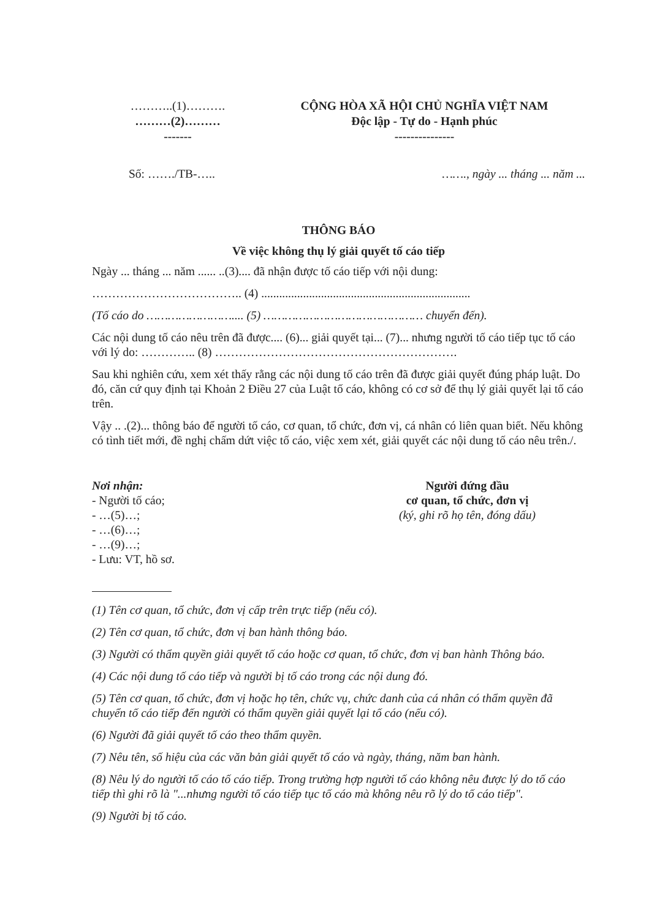………..(1)……….
………(2)………
-------
CỘNG HÒA XÃ HỘI CHỦ NGHĨA VIỆT NAM
Độc lập - Tự do - Hạnh phúc
---------------
Số: ……./TB-….. ……., ngày ... tháng ... năm ...
THÔNG BÁO
Về việc không thụ lý giải quyết tố cáo tiếp
Ngày ... tháng ... năm ...... ..(3).... đã nhận được tố cáo tiếp với nội dung:
……………………………….. (4) ......................................................................
(Tố cáo do …………………….... (5) ……………………………………… chuyển đến).
Các nội dung tố cáo nêu trên đã được.... (6)... giải quyết tại... (7)... nhưng người tố cáo tiếp tục tố cáo với lý do: ………….. (8) …………………………………………………….
Sau khi nghiên cứu, xem xét thấy rằng các nội dung tố cáo trên đã được giải quyết đúng pháp luật. Do đó, căn cứ quy định tại Khoản 2 Điều 27 của Luật tố cáo, không có cơ sở để thụ lý giải quyết lại tố cáo trên.
Vậy .. .(2)... thông báo để người tố cáo, cơ quan, tổ chức, đơn vị, cá nhân có liên quan biết. Nếu không có tình tiết mới, đề nghị chấm dứt việc tố cáo, việc xem xét, giải quyết các nội dung tố cáo nêu trên./.
Nơi nhận:
- Người tố cáo;
- …(5)…;
- …(6)…;
- …(9)…;
- Lưu: VT, hồ sơ.
Người đứng đầu
cơ quan, tổ chức, đơn vị
(ký, ghi rõ họ tên, đóng dấu)
(1) Tên cơ quan, tổ chức, đơn vị cấp trên trực tiếp (nếu có).
(2) Tên cơ quan, tổ chức, đơn vị ban hành thông báo.
(3) Người có thẩm quyền giải quyết tố cáo hoặc cơ quan, tổ chức, đơn vị ban hành Thông báo.
(4) Các nội dung tố cáo tiếp và người bị tố cáo trong các nội dung đó.
(5) Tên cơ quan, tổ chức, đơn vị hoặc họ tên, chức vụ, chức danh của cá nhân có thẩm quyền đã chuyển tố cáo tiếp đến người có thẩm quyền giải quyết lại tố cáo (nếu có).
(6) Người đã giải quyết tố cáo theo thẩm quyền.
(7) Nêu tên, số hiệu của các văn bản giải quyết tố cáo và ngày, tháng, năm ban hành.
(8) Nêu lý do người tố cáo tố cáo tiếp. Trong trường hợp người tố cáo không nêu được lý do tố cáo tiếp thì ghi rõ là "...nhưng người tố cáo tiếp tục tố cáo mà không nêu rõ lý do tố cáo tiếp".
(9) Người bị tố cáo.